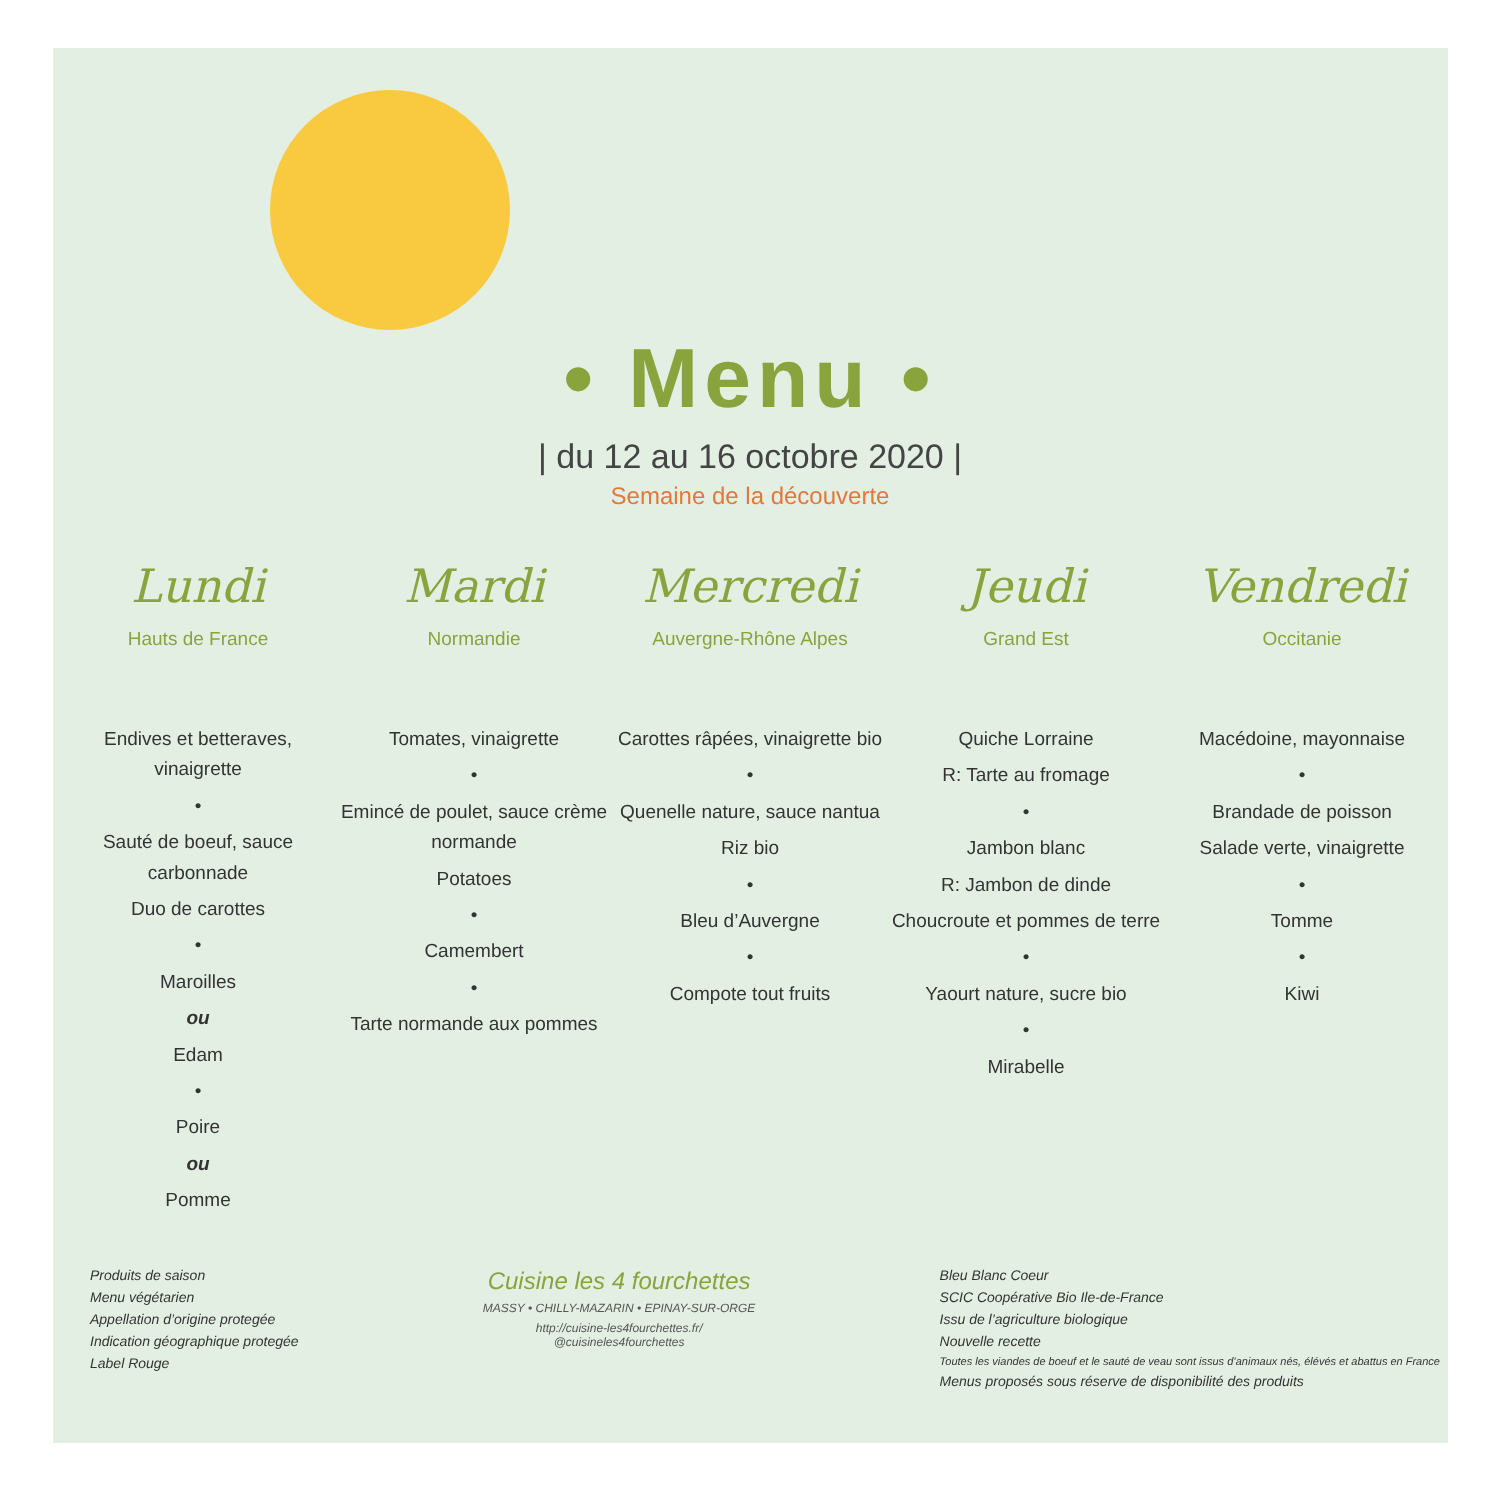• Menu •
| du 12 au 16 octobre 2020 |
Semaine de la découverte
Lundi
Hauts de France
Endives et betteraves, vinaigrette
•
Sauté de boeuf, sauce carbonnade
Duo de carottes
•
Maroilles
ou
Edam
•
Poire
ou
Pomme
Mardi
Normandie
Tomates, vinaigrette
•
Emincé de poulet, sauce crème normande
Potatoes
•
Camembert
•
Tarte normande aux pommes
Mercredi
Auvergne-Rhône Alpes
Carottes râpées, vinaigrette bio
•
Quenelle nature, sauce nantua
Riz bio
•
Bleu d’Auvergne
•
Compote tout fruits
Jeudi
Grand Est
Quiche Lorraine
R: Tarte au fromage
•
Jambon blanc
R: Jambon de dinde
Choucroute et pommes de terre
•
Yaourt nature, sucre bio
•
Mirabelle
Vendredi
Occitanie
Macédoine, mayonnaise
•
Brandade de poisson
Salade verte, vinaigrette
•
Tomme
•
Kiwi
Produits de saison
Menu végétarien
Appellation d’origine protegée
Indication géographique protegée
Label Rouge
Cuisine les 4 fourchettes
MASSY • CHILLY-MAZARIN • EPINAY-SUR-ORGE
http://cuisine-les4fourchettes.fr/
@cuisineles4fourchettes
Bleu Blanc Coeur
SCIC Coopérative Bio Ile-de-France
Issu de l’agriculture biologique
Nouvelle recette
Toutes les viandes de boeuf et le sauté de veau sont issus d’animaux nés, élévés et abattus en France
Menus proposés sous réserve de disponibilité des produits